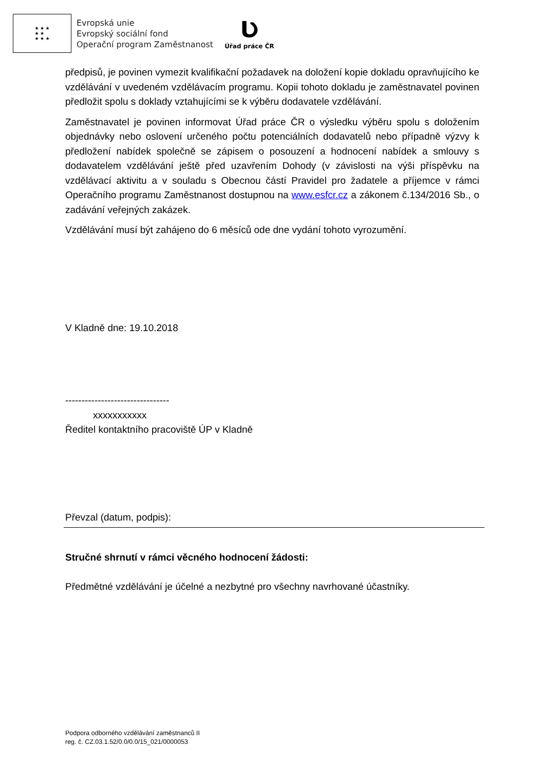★ ★ ★
★ ★
★ ★ ★
Evropská unie
Evropský sociální fond
Operační program Zaměstnanost
Ʋ
Úřad práce ČR
předpisů, je povinen vymezit kvalifikační požadavek na doložení kopie dokladu opravňujícího ke vzdělávání v uvedeném vzdělávacím programu. Kopii tohoto dokladu je zaměstnavatel povinen předložit spolu s doklady vztahujícími se k výběru dodavatele vzdělávání.
Zaměstnavatel je povinen informovat Úřad práce ČR o výsledku výběru spolu s doložením objednávky nebo oslovení určeného počtu potenciálních dodavatelů nebo případně výzvy k předložení nabídek společně se zápisem o posouzení a hodnocení nabídek a smlouvy s dodavatelem vzdělávání ještě před uzavřením Dohody (v závislosti na výši příspěvku na vzdělávací aktivitu a v souladu s Obecnou částí Pravidel pro žadatele a příjemce v rámci Operačního programu Zaměstnanost dostupnou na www.esfcr.cz a zákonem č.134/2016 Sb., o zadávání veřejných zakázek.
Vzdělávání musí být zahájeno do 6 měsíců ode dne vydání tohoto vyrozumění.
V Kladně dne: 19.10.2018
--------------------------------
xxxxxxxxxxx
Ředitel kontaktního pracoviště ÚP v Kladně
Převzal (datum, podpis):
Stručné shrnutí v rámci věcného hodnocení žádosti:
Předmětné vzdělávání je účelné a nezbytné pro všechny navrhované účastníky.
Podpora odborného vzdělávání zaměstnanců II
reg. č. CZ.03.1.52/0.0/0.0/15_021/0000053